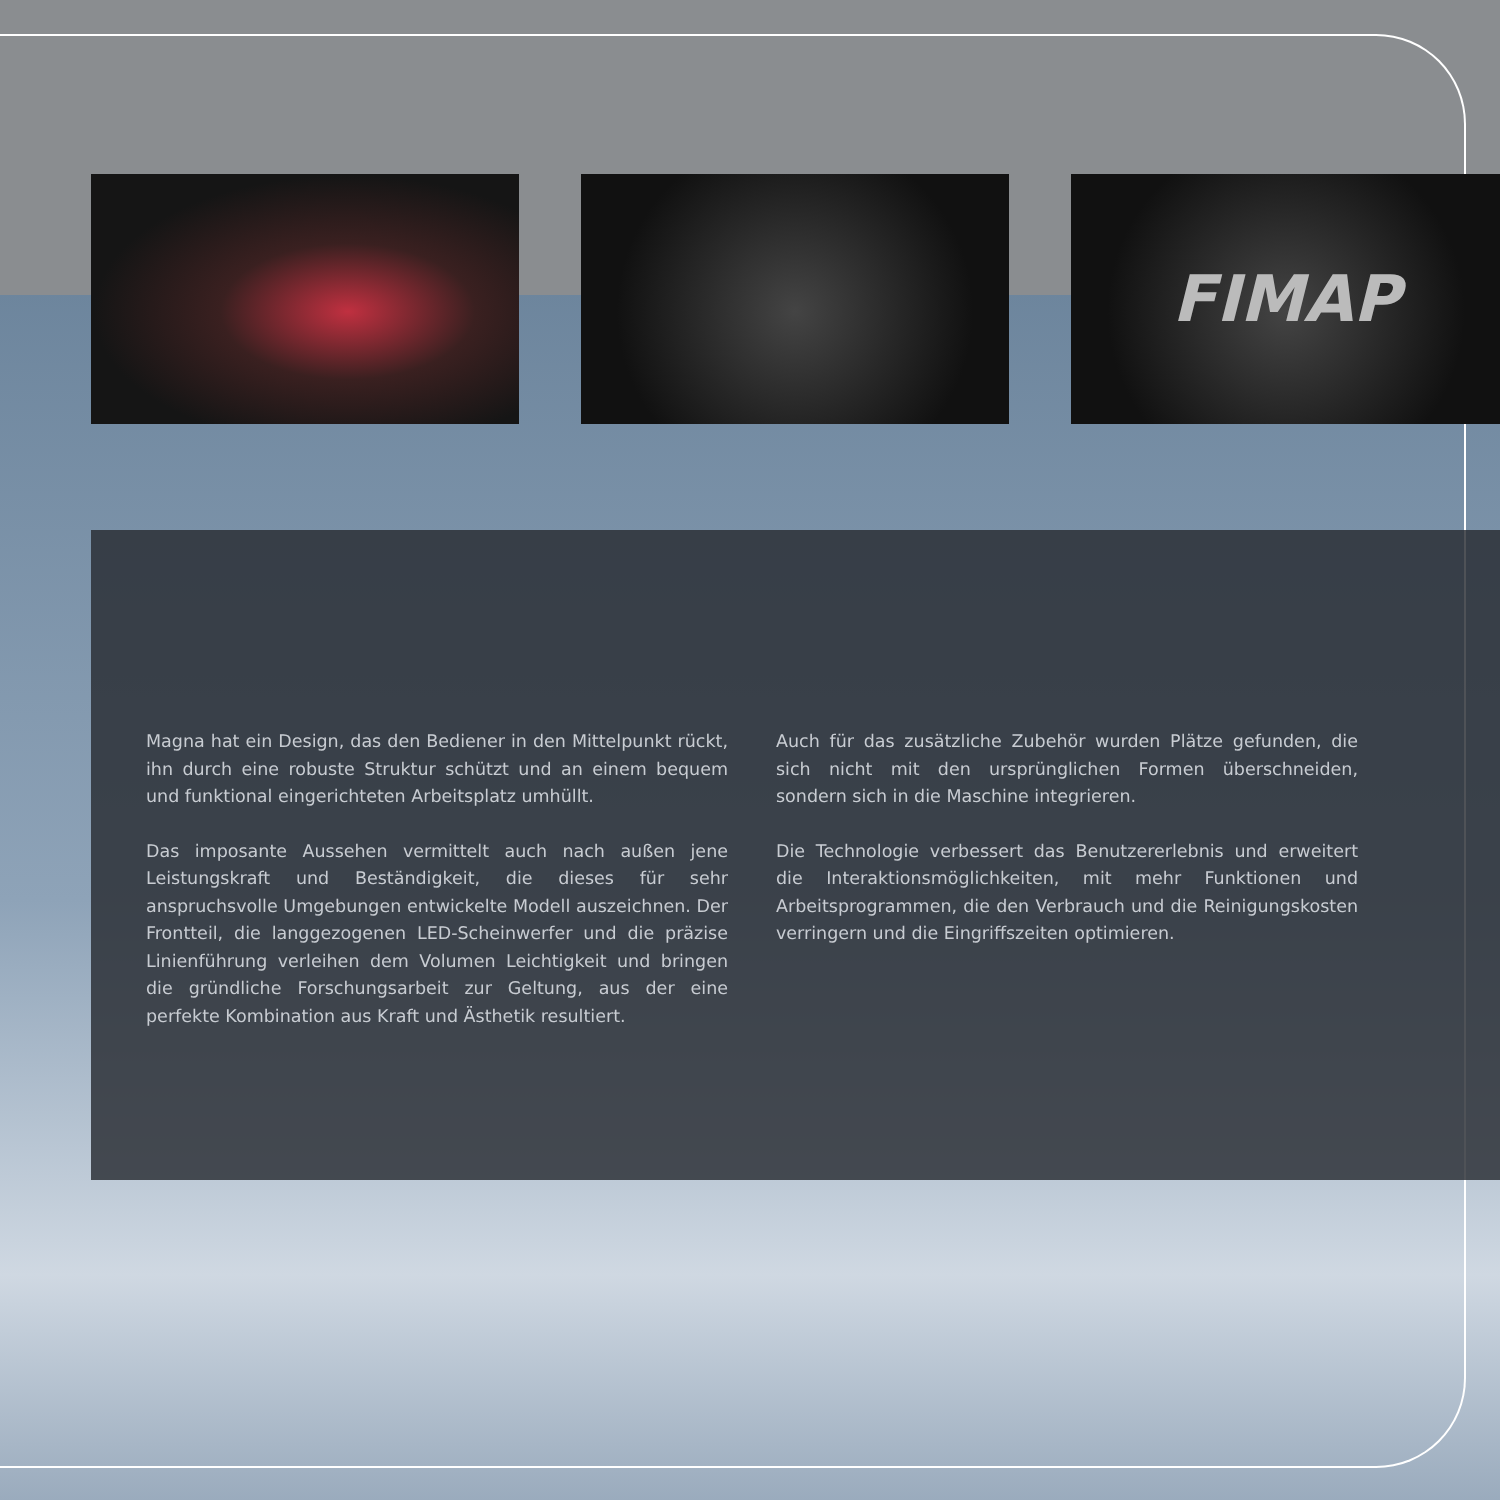FIMAP
Magna hat ein Design, das den Bediener in den Mittelpunkt rückt, ihn durch eine robuste Struktur schützt und an einem bequem und funktional eingerichteten Arbeitsplatz umhüllt.
Das imposante Aussehen vermittelt auch nach außen jene Leistungskraft und Beständigkeit, die dieses für sehr anspruchsvolle Umgebungen entwickelte Modell auszeichnen. Der Frontteil, die langgezogenen LED-Scheinwerfer und die präzise Linienführung verleihen dem Volumen Leichtigkeit und bringen die gründliche Forschungsarbeit zur Geltung, aus der eine perfekte Kombination aus Kraft und Ästhetik resultiert.
Auch für das zusätzliche Zubehör wurden Plätze gefunden, die sich nicht mit den ursprünglichen Formen überschneiden, sondern sich in die Maschine integrieren.
Die Technologie verbessert das Benutzererlebnis und erweitert die Interaktionsmöglichkeiten, mit mehr Funktionen und Arbeitsprogrammen, die den Verbrauch und die Reinigungskosten verringern und die Eingriffszeiten optimieren.